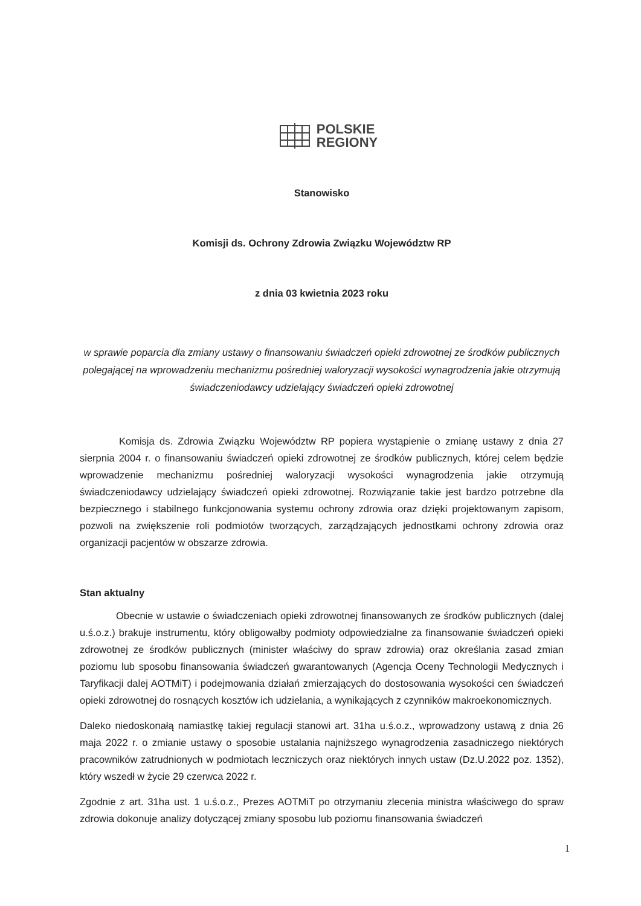POLSKIE
REGIONY
Stanowisko
Komisji ds. Ochrony Zdrowia Związku Województw RP
z dnia 03 kwietnia 2023 roku
w sprawie poparcia dla zmiany ustawy o finansowaniu świadczeń opieki zdrowotnej ze środków publicznych polegającej na wprowadzeniu mechanizmu pośredniej waloryzacji wysokości wynagrodzenia jakie otrzymują świadczeniodawcy udzielający świadczeń opieki zdrowotnej
Komisja ds. Zdrowia Związku Województw RP popiera wystąpienie o zmianę ustawy z dnia 27 sierpnia 2004 r. o finansowaniu świadczeń opieki zdrowotnej ze środków publicznych, której celem będzie wprowadzenie mechanizmu pośredniej waloryzacji wysokości wynagrodzenia jakie otrzymują świadczeniodawcy udzielający świadczeń opieki zdrowotnej. Rozwiązanie takie jest bardzo potrzebne dla bezpiecznego i stabilnego funkcjonowania systemu ochrony zdrowia oraz dzięki projektowanym zapisom, pozwoli na zwiększenie roli podmiotów tworzących, zarządzających jednostkami ochrony zdrowia oraz organizacji pacjentów w obszarze zdrowia.
Stan aktualny
Obecnie w ustawie o świadczeniach opieki zdrowotnej finansowanych ze środków publicznych (dalej u.ś.o.z.) brakuje instrumentu, który obligowałby podmioty odpowiedzialne za finansowanie świadczeń opieki zdrowotnej ze środków publicznych (minister właściwy do spraw zdrowia) oraz określania zasad zmian poziomu lub sposobu finansowania świadczeń gwarantowanych (Agencja Oceny Technologii Medycznych i Taryfikacji dalej AOTMiT) i podejmowania działań zmierzających do dostosowania wysokości cen świadczeń opieki zdrowotnej do rosnących kosztów ich udzielania, a wynikających z czynników makroekonomicznych.
Daleko niedoskonałą namiastkę takiej regulacji stanowi art. 31ha u.ś.o.z., wprowadzony ustawą z dnia 26 maja 2022 r. o zmianie ustawy o sposobie ustalania najniższego wynagrodzenia zasadniczego niektórych pracowników zatrudnionych w podmiotach leczniczych oraz niektórych innych ustaw (Dz.U.2022 poz. 1352), który wszedł w życie 29 czerwca 2022 r.
Zgodnie z art. 31ha ust. 1 u.ś.o.z., Prezes AOTMiT po otrzymaniu zlecenia ministra właściwego do spraw zdrowia dokonuje analizy dotyczącej zmiany sposobu lub poziomu finansowania świadczeń
1